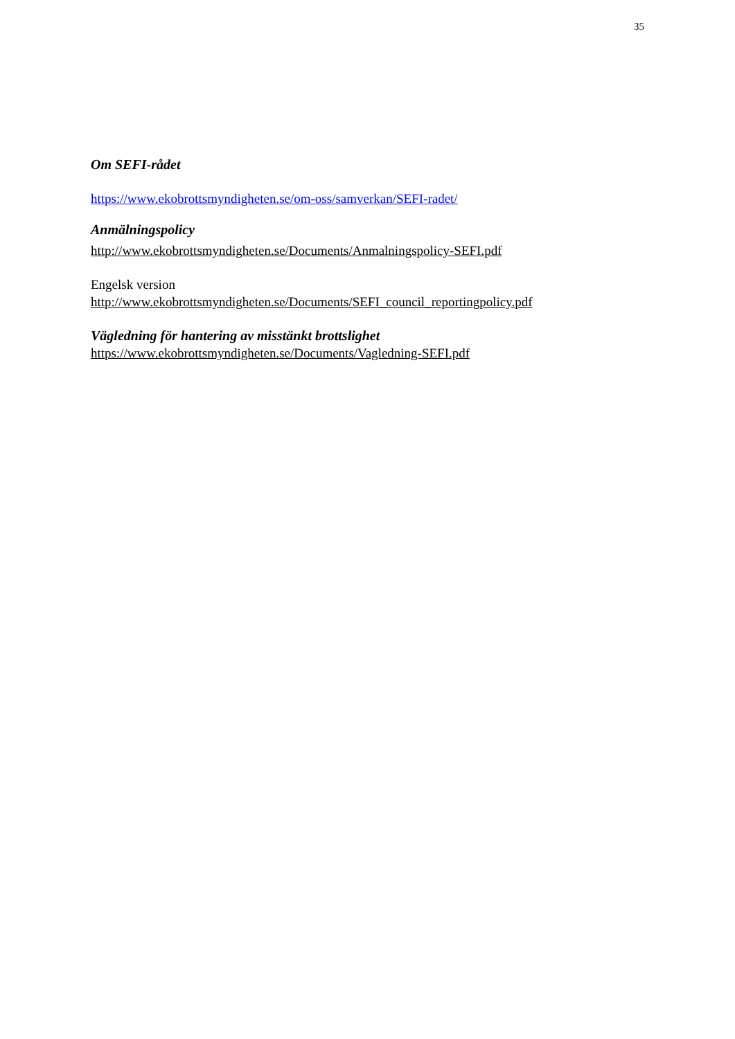35
Om SEFI-rådet
https://www.ekobrottsmyndigheten.se/om-oss/samverkan/SEFI-radet/
Anmälningspolicy
http://www.ekobrottsmyndigheten.se/Documents/Anmalningspolicy-SEFI.pdf
Engelsk version
http://www.ekobrottsmyndigheten.se/Documents/SEFI_council_reportingpolicy.pdf
Vägledning för hantering av misstänkt brottslighet
https://www.ekobrottsmyndigheten.se/Documents/Vagledning-SEFI.pdf